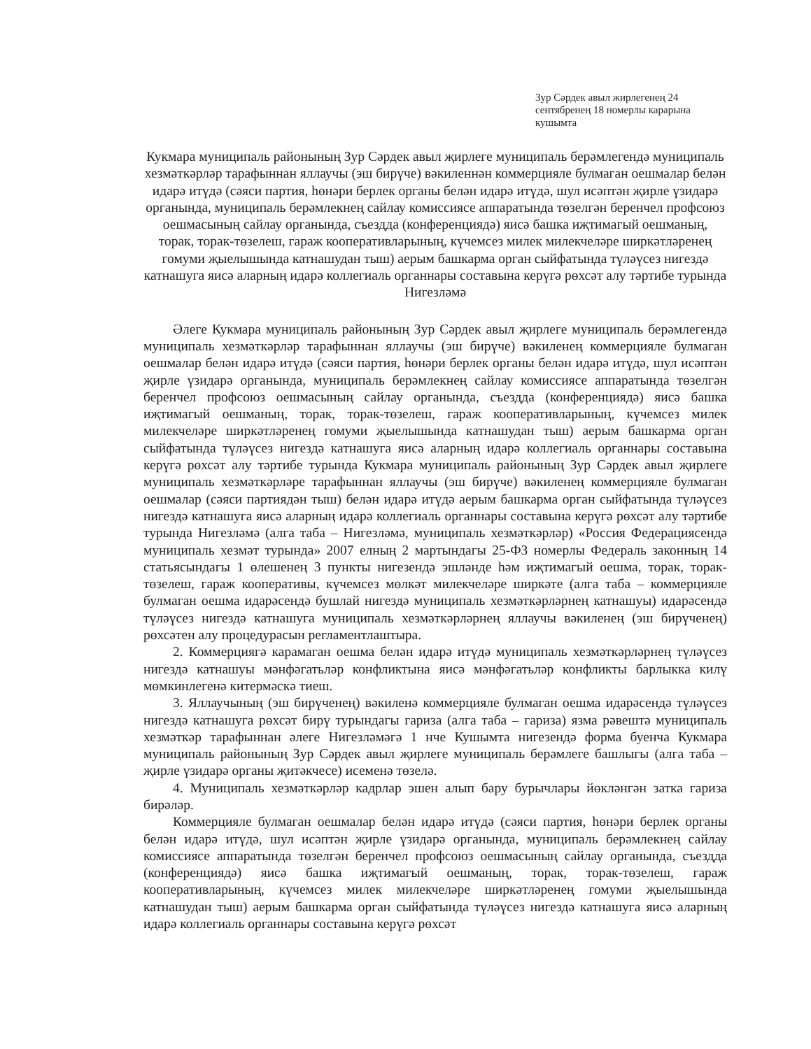Зур Сәрдек авыл жирлегенең 24 сентябренең 18 номерлы карарына кушымта
Кукмара муниципаль районының Зур Сәрдек авыл җирлеге муниципаль берәмлегендә муниципаль хезмәткәрләр тарафыннан яллаучы (эш бирүче) вәкиленнән коммерцияле булмаган оешмалар белән идарә итүдә (сәяси партия, һөнәри берлек органы белән идарә итүдә, шул исәптән җирле үзидарә органында, муниципаль берәмлекнең сайлау комиссиясе аппаратында төзелгән беренчел профсоюз оешмасының сайлау органында, съездда (конференциядә) яисә башка иҗтимагый оешманың, торак, торак-төзелеш, гараж кооперативларының, күчемсез милек милекчеләре ширкәтләренең гомуми җыелышында катнашудан тыш) аерым башкарма орган сыйфатында түләүсез нигездә катнашуга яисә аларның идарә коллегиаль органнары составына керүгә рөхсәт алу тәртибе турында
Нигезләмә
Әлеге Кукмара муниципаль районының Зур Сәрдек авыл җирлеге муниципаль берәмлегендә муниципаль хезмәткәрләр тарафыннан яллаучы (эш бирүче) вәкиленең коммерцияле булмаган оешмалар белән идарә итүдә (сәяси партия, һөнәри берлек органы белән идарә итүдә, шул исәптән җирле үзидарә органында, муниципаль берәмлекнең сайлау комиссиясе аппаратында төзелгән беренчел профсоюз оешмасының сайлау органында, съездда (конференциядә) яисә башка иҗтимагый оешманың, торак, торак-төзелеш, гараж кооперативларының, күчемсез милек милекчеләре ширкәтләренең гомуми җыелышында катнашудан тыш) аерым башкарма орган сыйфатында түләүсез нигездә катнашуга яисә аларның идарә коллегиаль органнары составына керүгә рөхсәт алу тәртибе турында Кукмара муниципаль районының Зур Сәрдек авыл җирлеге муниципаль хезмәткәрләре тарафыннан яллаучы (эш бирүче) вәкиленең коммерцияле булмаган оешмалар (сәяси партиядән тыш) белән идарә итүдә аерым башкарма орган сыйфатында түләүсез нигездә катнашуга яисә аларның идарә коллегиаль органнары составына керүгә рөхсәт алу тәртибе турында Нигезләмә (алга таба – Нигезләмә, муниципаль хезмәткәрләр) «Россия Федерациясендә муниципаль хезмәт турында» 2007 елның 2 мартындагы 25-ФЗ номерлы Федераль законның 14 статьясындагы 1 өлешенең 3 пункты нигезендә эшләнде һәм иҗтимагый оешма, торак, торак-төзелеш, гараж кооперативы, күчемсез мөлкәт милекчеләре ширкәте (алга таба – коммерцияле булмаган оешма идарәсендә бушлай нигездә муниципаль хезмәткәрләрнең катнашуы) идарәсендә түләүсез нигездә катнашуга муниципаль хезмәткәрләрнең яллаучы вәкиленең (эш бирүченең) рөхсәтен алу процедурасын регламентлаштыра.
2. Коммерциягә карамаган оешма белән идарә итүдә муниципаль хезмәткәрләрнең түләүсез нигездә катнашуы мәнфәгатьләр конфликтына яисә мәнфәгатьләр конфликты барлыкка килү мөмкинлегенә китермәскә тиеш.
3. Яллаучының (эш бирүченең) вәкиленә коммерцияле булмаган оешма идарәсендә түләүсез нигездә катнашуга рөхсәт бирү турындагы гариза (алга таба – гариза) язма рәвештә муниципаль хезмәткәр тарафыннан әлеге Нигезләмәгә 1 нче Кушымта нигезендә форма буенча Кукмара муниципаль районының Зур Сәрдек авыл җирлеге муниципаль берәмлеге башлыгы (алга таба – җирле үзидарә органы җитәкчесе) исеменә төзелә.
4. Муниципаль хезмәткәрләр кадрлар эшен алып бару бурычлары йөкләнгән затка гариза бирәләр.
Коммерцияле булмаган оешмалар белән идарә итүдә (сәяси партия, һөнәри берлек органы белән идарә итүдә, шул исәптән җирле үзидарә органында, муниципаль берәмлекнең сайлау комиссиясе аппаратында төзелгән беренчел профсоюз оешмасының сайлау органында, съездда (конференциядә) яисә башка иҗтимагый оешманың, торак, торак-төзелеш, гараж кооперативларының, күчемсез милек милекчеләре ширкәтләренең гомуми җыелышында катнашудан тыш) аерым башкарма орган сыйфатында түләүсез нигездә катнашуга яисә аларның идарә коллегиаль органнары составына керүгә рөхсәт